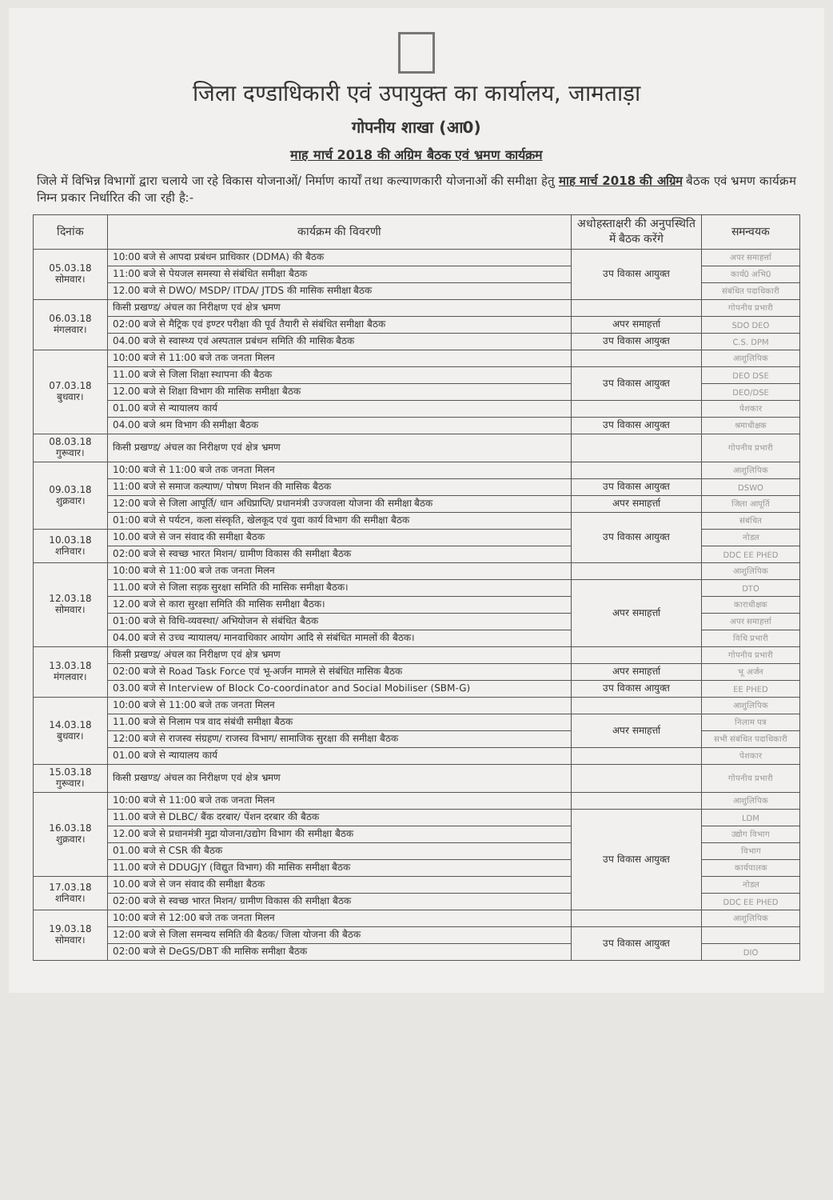जिला दण्डाधिकारी एवं उपायुक्त का कार्यालय, जामताड़ा
गोपनीय शाखा (आ0)
माह मार्च 2018 की अग्रिम बैठक एवं भ्रमण कार्यक्रम
जिले में विभिन्न विभागों द्वारा चलाये जा रहे विकास योजनाओं/ निर्माण कार्यों तथा कल्याणकारी योजनाओं की समीक्षा हेतु माह मार्च 2018 की अग्रिम बैठक एवं भ्रमण कार्यक्रम निम्न प्रकार निर्धारित की जा रही है:-
| दिनांक | कार्यक्रम की विवरणी | अधोहस्ताक्षरी की अनुपस्थिति में बैठक करेंगे | समन्वयक |
| --- | --- | --- | --- |
| 05.03.18 सोमवार। | 10:00 बजे से आपदा प्रबंधन प्राधिकार (DDMA) की बैठक | उप विकास आयुक्त | अपर समाहर्त्ता |
| | 11:00 बजे से पेयजल समस्या से संबंधित समीक्षा बैठक | | कार्य0 अभि0 |
| | 12.00 बजे से DWO/ MSDP/ ITDA/ JTDS की मासिक समीक्षा बैठक | | संबंधित पदाधिकारी |
| 06.03.18 मंगलवार। | किसी प्रखण्ड/ अंचल का निरीक्षण एवं क्षेत्र भ्रमण | | गोपनीय प्रभारी |
| | 02:00 बजे से मैट्रिक एवं इण्टर परीक्षा की पूर्व तैयारी से संबंधित समीक्षा बैठक | अपर समाहर्त्ता | SDO DEO |
| | 04.00 बजे से स्वास्थ्य एवं अस्पताल प्रबंधन समिति की मासिक बैठक | उप विकास आयुक्त | C.S. DPM |
| 07.03.18 बुधवार। | 10:00 बजे से 11:00 बजे तक जनता मिलन | | आशुलिपिक |
| | 11.00 बजे से जिला शिक्षा स्थापना की बैठक | उप विकास आयुक्त | DEO DSE |
| | 12.00 बजे से शिक्षा विभाग की मासिक समीक्षा बैठक | | DEO/DSE |
| | 01.00 बजे से न्यायालय कार्य | | पेशकार |
| | 04.00 बजे श्रम विभाग की समीक्षा बैठक | उप विकास आयुक्त | श्रमाधीक्षक |
| 08.03.18 गुरूवार। | किसी प्रखण्ड/ अंचल का निरीक्षण एवं क्षेत्र भ्रमण | | गोपनीय प्रभारी |
| 09.03.18 शुक्रवार। | 10:00 बजे से 11:00 बजे तक जनता मिलन | | आशुलिपिक |
| | 11:00 बजे से समाज कल्याण/ पोषण मिशन की मासिक बैठक | उप विकास आयुक्त | DSWO |
| | 12:00 बजे से जिला आपूर्ति/ धान अधिप्राप्ति/ प्रधानमंत्री उज्जवला योजना की समीक्षा बैठक | अपर समाहर्त्ता | जिला आपूर्ति |
| | 01:00 बजे से पर्यटन, कला संस्कृति, खेलकूद एवं युवा कार्य विभाग की समीक्षा बैठक | उप विकास आयुक्त | संबंधित |
| 10.03.18 शनिवार। | 10.00 बजे से जन संवाद की समीक्षा बैठक | | नोडल |
| | 02:00 बजे से स्वच्छ भारत मिशन/ ग्रामीण विकास की समीक्षा बैठक | | DDC EE PHED |
| 12.03.18 सोमवार। | 10:00 बजे से 11:00 बजे तक जनता मिलन | | आशुलिपिक |
| | 11.00 बजे से जिला सड़क सुरक्षा समिति की मासिक समीक्षा बैठक। | अपर समाहर्त्ता | DTO |
| | 12.00 बजे से कारा सुरक्षा समिति की मासिक समीक्षा बैठक। | | काराधीक्षक |
| | 01:00 बजे से विधि-व्यवस्था/ अभियोजन से संबंधित बैठक | | अपर समाहर्त्ता |
| | 04.00 बजे से उच्च न्यायालय/ मानवाधिकार आयोग आदि से संबंधित मामलों की बैठक। | | विधि प्रभारी |
| 13.03.18 मंगलवार। | किसी प्रखण्ड/ अंचल का निरीक्षण एवं क्षेत्र भ्रमण | | गोपनीय प्रभारी |
| | 02:00 बजे से Road Task Force एवं भू-अर्जन मामले से संबंधित मासिक बैठक | अपर समाहर्त्ता | भू अर्जन |
| | 03.00 बजे से Interview of Block Co-coordinator and Social Mobiliser (SBM-G) | उप विकास आयुक्त | EE PHED |
| 14.03.18 बुधवार। | 10:00 बजे से 11:00 बजे तक जनता मिलन | | आशुलिपिक |
| | 11.00 बजे से निलाम पत्र वाद संबंधी समीक्षा बैठक | अपर समाहर्त्ता | निलाम पत्र |
| | 12:00 बजे से राजस्व संग्रहण/ राजस्व विभाग/ सामाजिक सुरक्षा की समीक्षा बैठक | | सभी संबंधित पदाधिकारी |
| | 01.00 बजे से न्यायालय कार्य | | पेशकार |
| 15.03.18 गुरूवार। | किसी प्रखण्ड/ अंचल का निरीक्षण एवं क्षेत्र भ्रमण | | गोपनीय प्रभारी |
| 16.03.18 शुक्रवार। | 10:00 बजे से 11:00 बजे तक जनता मिलन | | आशुलिपिक |
| | 11.00 बजे से DLBC/ बैंक दरबार/ पेंशन दरबार की बैठक | उप विकास आयुक्त | LDM |
| | 12.00 बजे से प्रधानमंत्री मुद्रा योजना/उद्योग विभाग की समीक्षा बैठक | | उद्योग विभाग |
| | 01.00 बजे से CSR की बैठक | | विभाग |
| | 11.00 बजे से DDUGJY (विद्युत विभाग) की मासिक समीक्षा बैठक | | कार्यपालक |
| 17.03.18 शनिवार। | 10.00 बजे से जन संवाद की समीक्षा बैठक | | नोडल |
| | 02:00 बजे से स्वच्छ भारत मिशन/ ग्रामीण विकास की समीक्षा बैठक | | DDC EE PHED |
| 19.03.18 सोमवार। | 10:00 बजे से 12:00 बजे तक जनता मिलन | | आशुलिपिक |
| | 12:00 बजे से जिला समन्वय समिति की बैठक/ जिला योजना की बैठक | उप विकास आयुक्त | |
| | 02:00 बजे से DeGS/DBT की मासिक समीक्षा बैठक | | DIO |